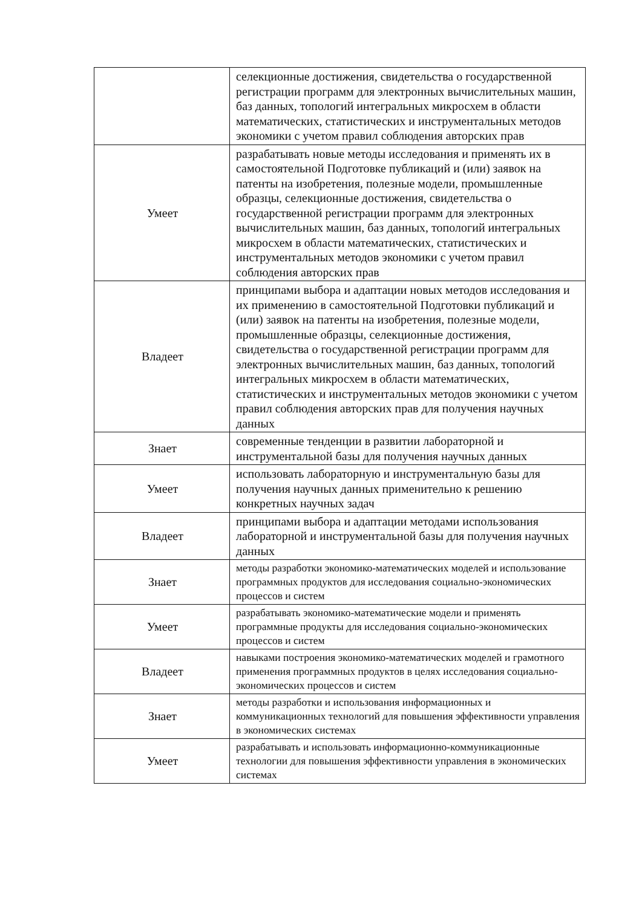| | селекционные достижения, свидетельства о государственной регистрации программ для электронных вычислительных машин, баз данных, топологий интегральных микросхем в области математических, статистических и инструментальных методов экономики с учетом правил соблюдения авторских прав |
| Умеет | разрабатывать новые методы исследования и применять их в самостоятельной Подготовке публикаций и (или) заявок на патенты на изобретения, полезные модели, промышленные образцы, селекционные достижения, свидетельства о государственной регистрации программ для электронных вычислительных машин, баз данных, топологий интегральных микросхем в области математических, статистических и инструментальных методов экономики с учетом правил соблюдения авторских прав |
| Владеет | принципами выбора и адаптации новых методов исследования и их применению в самостоятельной Подготовки публикаций и (или) заявок на патенты на изобретения, полезные модели, промышленные образцы, селекционные достижения, свидетельства о государственной регистрации программ для электронных вычислительных машин, баз данных, топологий интегральных микросхем в области математических, статистических и инструментальных методов экономики с учетом правил соблюдения авторских прав для получения научных данных |
| Знает | современные тенденции в развитии лабораторной и инструментальной базы для получения научных данных |
| Умеет | использовать лабораторную и инструментальную базы для получения научных данных применительно к решению конкретных научных задач |
| Владеет | принципами выбора и адаптации методами использования лабораторной и инструментальной базы для получения научных данных |
| Знает | методы разработки экономико-математических моделей и использование программных продуктов для исследования социально-экономических процессов и систем |
| Умеет | разрабатывать экономико-математические модели и применять программные продукты для исследования социально-экономических процессов и систем |
| Владеет | навыками построения экономико-математических моделей и грамотного применения программных продуктов в целях исследования социально-экономических процессов и систем |
| Знает | методы разработки и использования информационных и коммуникационных технологий для повышения эффективности управления в экономических системах |
| Умеет | разрабатывать и использовать информационно-коммуникационные технологии для повышения эффективности управления в экономических системах |